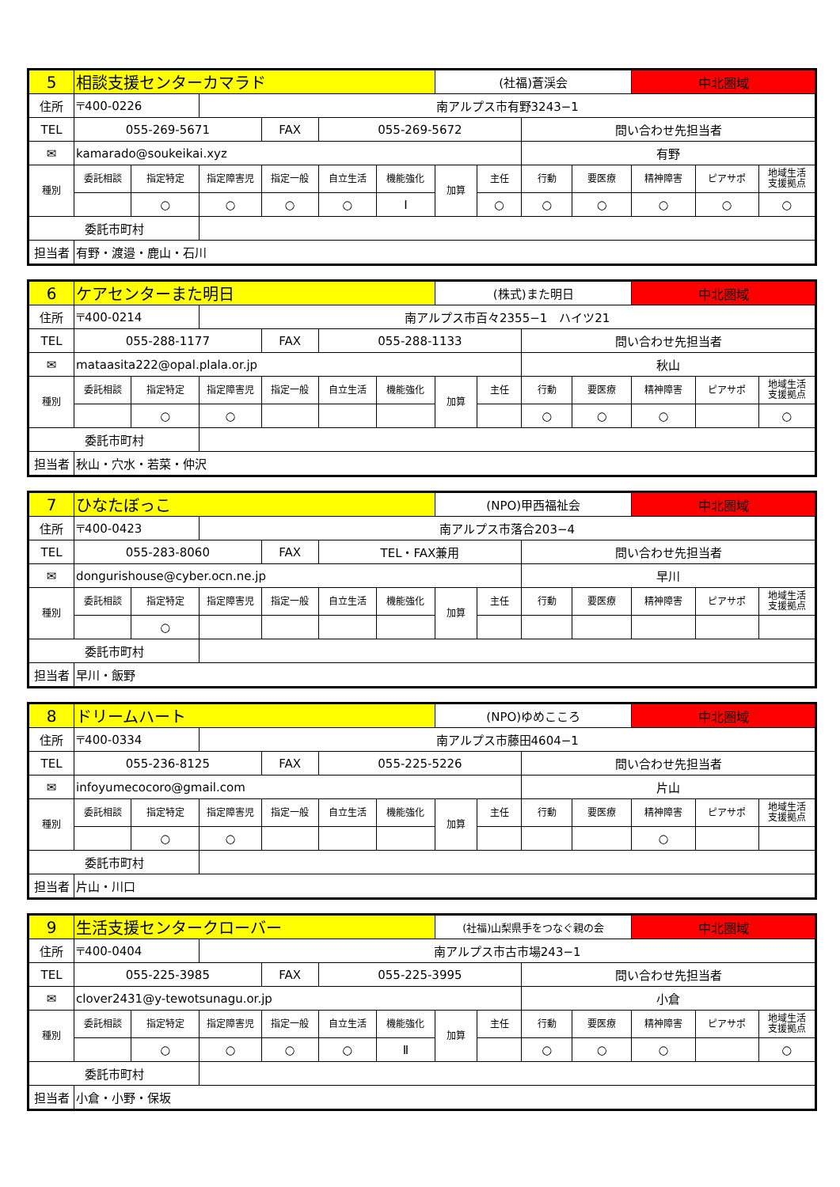| 5 | 相談支援センターカマラド | | | | | | (社福)蒼渓会 | | | | 中北圏域 | | |
| 住所 | 〒400-0226 | | 南アルプス市有野3243−1 | | | | | | | | | | |
| TEL | 055-269-5671 | | | FAX | 055-269-5672 | | | | 問い合わせ先担当者 | | | | |
| ✉ | kamarado@soukeikai.xyz | | | | | | | | 有野 | | | | |
| 種別 | 委託相談 | 指定特定 | 指定障害児 | 指定一般 | 自立生活 | 機能強化 | 加算 | 主任 | 行動 | 要医療 | 精神障害 | ピアサポ | 地域生活 支援拠点 |
| | | ○ | ○ | ○ | ○ | Ⅰ | | ○ | ○ | ○ | ○ | ○ | ○ |
| 委託市町村 | | | | | | | | | | | | | |
| 担当者 | 有野・渡邉・鹿山・石川 | | | | | | | | | | | | |
| 6 | ケアセンターまた明日 | | | | | | (株式)また明日 | | | | 中北圏域 | | |
| 住所 | 〒400-0214 | | 南アルプス市百々2355−1 ハイツ21 | | | | | | | | | | |
| TEL | 055-288-1177 | | | FAX | 055-288-1133 | | | | 問い合わせ先担当者 | | | | |
| ✉ | mataasita222@opal.plala.or.jp | | | | | | | | 秋山 | | | | |
| 種別 | 委託相談 | 指定特定 | 指定障害児 | 指定一般 | 自立生活 | 機能強化 | 加算 | 主任 | 行動 | 要医療 | 精神障害 | ピアサポ | 地域生活 支援拠点 |
| | | ○ | ○ | | | | | | ○ | ○ | ○ | | ○ |
| 委託市町村 | | | | | | | | | | | | | |
| 担当者 | 秋山・穴水・若菜・仲沢 | | | | | | | | | | | | |
| 7 | ひなたぼっこ | | | | | | (NPO)甲西福祉会 | | | | 中北圏域 | | |
| 住所 | 〒400-0423 | | 南アルプス市落合203−4 | | | | | | | | | | |
| TEL | 055-283-8060 | | | FAX | TEL・FAX兼用 | | | | 問い合わせ先担当者 | | | | |
| ✉ | dongurishouse@cyber.ocn.ne.jp | | | | | | | | 早川 | | | | |
| 種別 | 委託相談 | 指定特定 | 指定障害児 | 指定一般 | 自立生活 | 機能強化 | 加算 | 主任 | 行動 | 要医療 | 精神障害 | ピアサポ | 地域生活 支援拠点 |
| | | ○ | | | | | | | | | | | |
| 委託市町村 | | | | | | | | | | | | | |
| 担当者 | 早川・飯野 | | | | | | | | | | | | |
| 8 | ドリームハート | | | | | | (NPO)ゆめこころ | | | | 中北圏域 | | |
| 住所 | 〒400-0334 | | 南アルプス市藤田4604−1 | | | | | | | | | | |
| TEL | 055-236-8125 | | | FAX | 055-225-5226 | | | | 問い合わせ先担当者 | | | | |
| ✉ | infoyumecocoro@gmail.com | | | | | | | | 片山 | | | | |
| 種別 | 委託相談 | 指定特定 | 指定障害児 | 指定一般 | 自立生活 | 機能強化 | 加算 | 主任 | 行動 | 要医療 | 精神障害 | ピアサポ | 地域生活 支援拠点 |
| | | ○ | ○ | | | | | | | | ○ | | |
| 委託市町村 | | | | | | | | | | | | | |
| 担当者 | 片山・川口 | | | | | | | | | | | | |
| 9 | 生活支援センタークローバー | | | | | | (社福)山梨県手をつなぐ親の会 | | | | 中北圏域 | | |
| 住所 | 〒400-0404 | | 南アルプス市古市場243−1 | | | | | | | | | | |
| TEL | 055-225-3985 | | | FAX | 055-225-3995 | | | | 問い合わせ先担当者 | | | | |
| ✉ | clover2431@y-tewotsunagu.or.jp | | | | | | | | 小倉 | | | | |
| 種別 | 委託相談 | 指定特定 | 指定障害児 | 指定一般 | 自立生活 | 機能強化 | 加算 | 主任 | 行動 | 要医療 | 精神障害 | ピアサポ | 地域生活 支援拠点 |
| | | ○ | ○ | ○ | ○ | Ⅱ | | | ○ | ○ | ○ | | ○ |
| 委託市町村 | | | | | | | | | | | | | |
| 担当者 | 小倉・小野・保坂 | | | | | | | | | | | | |